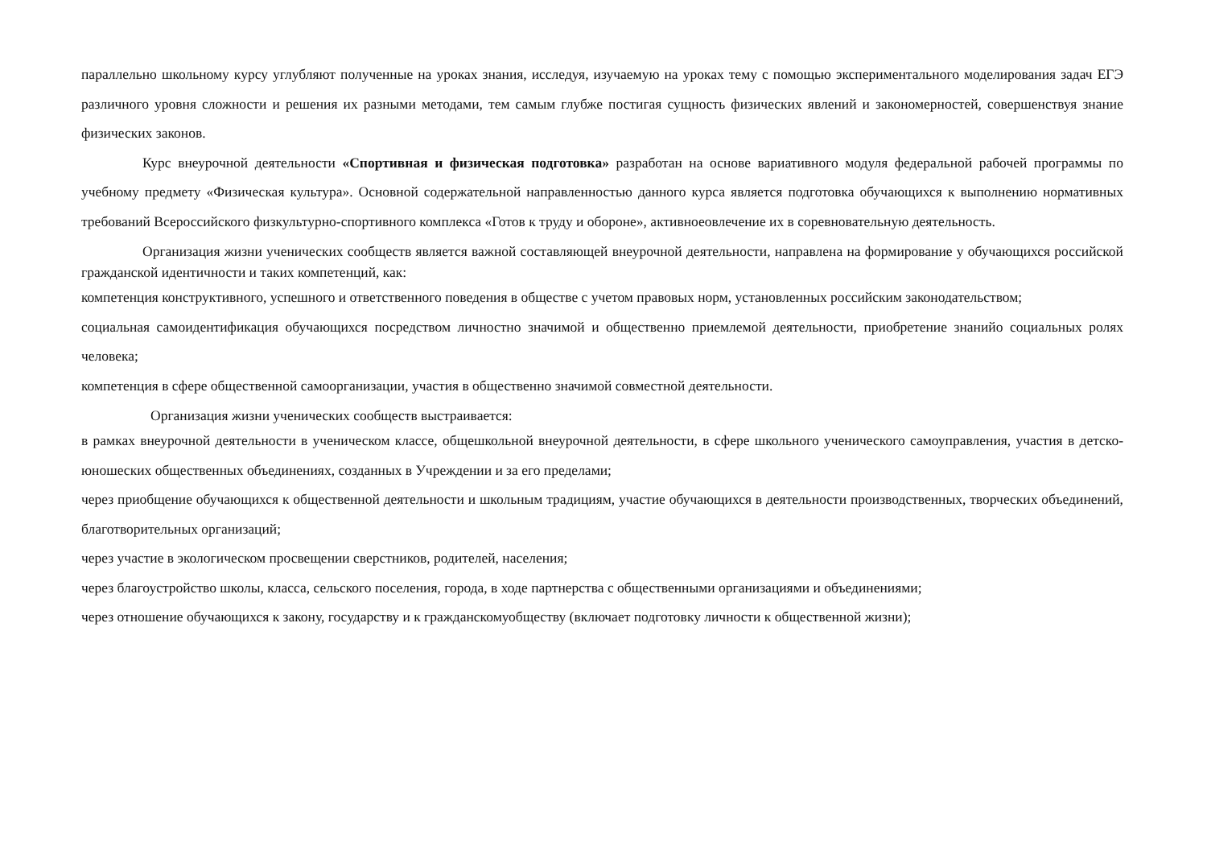параллельно школьному курсу углубляют полученные на уроках знания, исследуя, изучаемую на уроках тему с помощью экспериментального моделирования задач ЕГЭ различного уровня сложности и решения их разными методами, тем самым глубже постигая сущность физических явлений и закономерностей, совершенствуя знание физических законов.
Курс внеурочной деятельности «Спортивная и физическая подготовка» разработан на основе вариативного модуля федеральной рабочей программы по учебному предмету «Физическая культура». Основной содержательной направленностью данного курса является подготовка обучающихся к выполнению нормативных требований Всероссийского физкультурно-спортивного комплекса «Готов к труду и обороне», активноеовлечение их в соревновательную деятельность.
Организация жизни ученических сообществ является важной составляющей внеурочной деятельности, направлена на формирование у обучающихся российской гражданской идентичности и таких компетенций, как:
компетенция конструктивного, успешного и ответственного поведения в обществе с учетом правовых норм, установленных российским законодательством;
социальная самоидентификация обучающихся посредством личностно значимой и общественно приемлемой деятельности, приобретение знанийо социальных ролях человека;
компетенция в сфере общественной самоорганизации, участия в общественно значимой совместной деятельности.
Организация жизни ученических сообществ выстраивается:
в рамках внеурочной деятельности в ученическом классе, общешкольной внеурочной деятельности, в сфере школьного ученического самоуправления, участия в детско-юношеских общественных объединениях, созданных в Учреждении и за его пределами;
через приобщение обучающихся к общественной деятельности и школьным традициям, участие обучающихся в деятельности производственных, творческих объединений, благотворительных организаций;
через участие в экологическом просвещении сверстников, родителей, населения;
через благоустройство школы, класса, сельского поселения, города, в ходе партнерства с общественными организациями и объединениями;
через отношение обучающихся к закону, государству и к гражданскомуобществу (включает подготовку личности к общественной жизни);